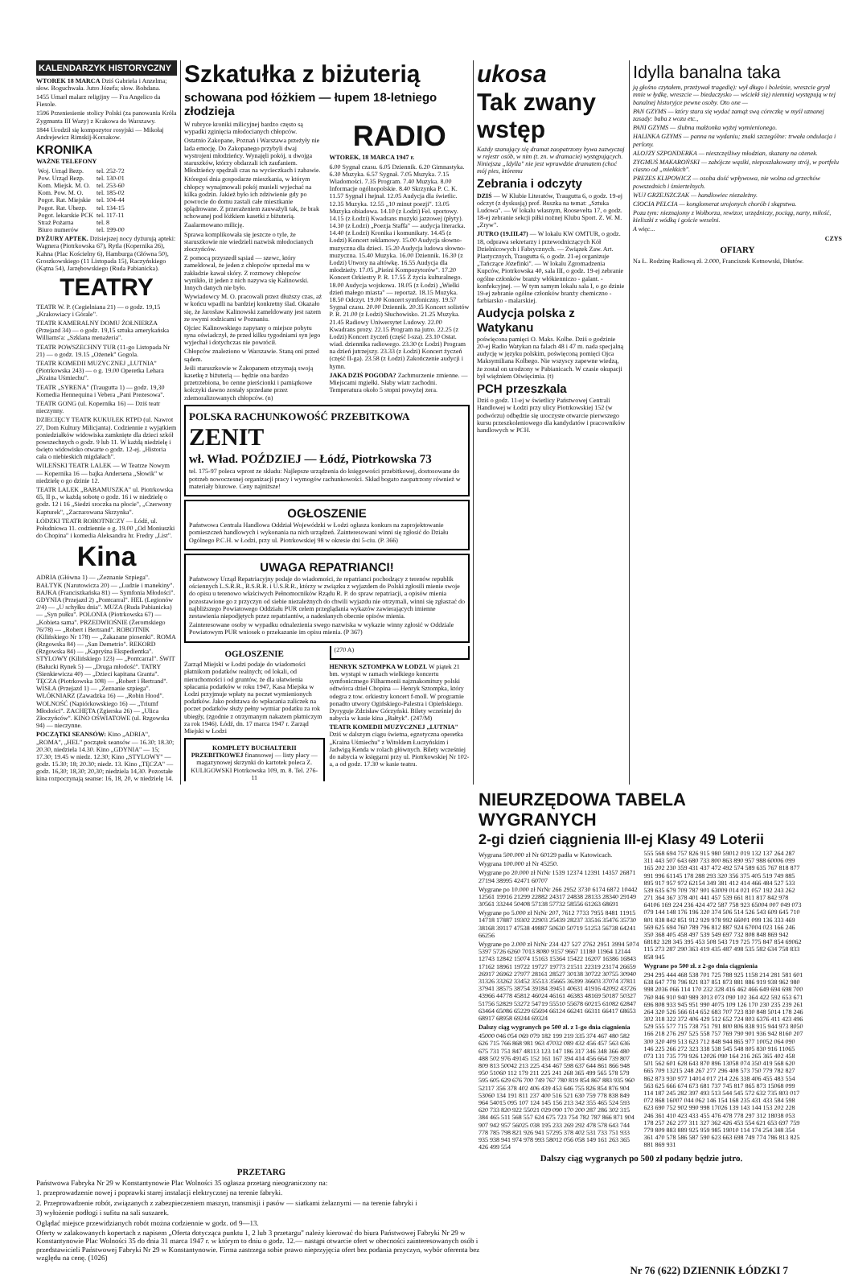KALENDARZYK HISTORYCZNY
WTOREK 18 MARCA Dziś Gabriela i Anzelma; słow. Boguchwała. Jutro Józefa; słow. Bohdana.
1455 Umarł malarz religijny — Fra Angelico da Fiesole.
1596 Przeniesienie stolicy Polski (za panowania Króla Zygmunta III Wazy) z Krakowa do Warszawy.
1844 Urodził się kompozytor rosyjski — Mikołaj Andrejewicz Rimskij-Korsakow.
KRONIKA
WAŻNE TELEFONY
| Woj. Urząd Bezp. | tel. 252-72 |
| Pow. Urząd Bezp. | tel. 130-01 |
| Kom. Miejsk. M. O. | tel. 253-60 |
| Kom. Pow. M. O. | tel. 185-02 |
| Pogot. Rat. Miejskie | tel. 104-44 |
| Pogot. Rat. Ubezp. | tel. 134-15 |
| Pogot. lekarskie PCK | tel. 117-11 |
| Straż Pożarna | tel. 8 |
| Biuro numerów | tel. 199-00 |
DYŻURY APTEK. Dzisiejszej nocy dyżurują apteki: Wagnera (Piotrkowska 67), Rytla (Kopernika 26), Kahna (Plac Kościelny 6), Hamburga (Główna 50), Groszkowskiego (11 Listopada 15), Raczyńskiego (Kątna 54), Jarzębowskiego (Ruda Pabianicka).
TEATRY
TEATR W. P. (Cegielniana 21) — o godz. 19,15 „Krakowiacy i Górale".
TEATR KAMERALNY DOMU ŻOŁNIERZA (Przejazd 34) — o godz. 19,15 sztuka amerykańska Williams'a: „Szklana menażeria".
TEATR POWSZECHNY TUR (11-go Listopada Nr 21) — o godz. 19.15 „Ożenek" Gogola.
TEATR KOMEDII MUZYCZNEJ „LUTNIA" (Piotrkowska 243) — o g. 19.00 Operetka Lehara „Kraina Uśmiechu".
TEATR „SYRENA" (Traugutta 1) — godz. 19,30 Komedia Hennequina i Vebera „Pani Prezesowa".
TEATR GONG (ul. Kopernika 16) — Dziś teatr nieczynny.
DZIECIĘCY TEATR KUKUŁEK RTPD (ul. Nawrot 27, Dom Kultury Milicjanta). Codziennie z wyjątkiem poniedziałków widowiska zamknięte dla dzieci szkół powszechnych o godz. 9 lub 11. W każdą niedzielę i święto widowisko otwarte o godz. 12-ej. „Historia cała o niebieskich migdałach".
WILEŃSKI TEATR LALEK — W Teatrze Nowym — Kopernika 16 — bajka Andersena „Słowik" w niedzielę o go dzinie 12.
TEATR LALEK „BABAMUSZKA" ul. Piotrkowska 65, II p., w każdą sobotę o godz. 16 i w niedzielę o godz. 12 i 16 „Siedzi sroczka na płocie", „Czerwony Kapturek", „Zaczarowana Skrzynka".
ŁÓDZKI TEATR ROBOTNICZY — Łódź, ul. Południowa 11. codziennie o g. 19.00 „Od Moniuszki do Chopina" i komedia Aleksandra hr. Fredry „List".
Kina
ADRIA (Główna 1) — „Zeznanie Szpiega". BAŁTYK (Narutowicza 20) — „Ludzie i manekiny". BAJKA (Franciszkańska 81) — Symfonia Młodości". GDYNIA (Przejazd 2) „Pontcarral". HEL (Legionów 2/4) — „U schyłku dnia". MUZA (Ruda Pabianicka) — „Syn pułku". POLONIA (Piotrkowska 67) — „Kobieta sama". PRZEDWIOŚNIE (Żeromskiego 76/78) — „Robert i Bertrand". ROBOTNIK (Kilińskiego Nr 178) — „Zakazane piosenki". ROMA (Rzgowska 84) — „San Demetrio". REKORD (Rzgowska 84) — „Kapryśna Ekspedientka". STYLOWY (Kilińskiego 123) — „Pontcarral". ŚWIT (Bałucki Rynek 5) — „Druga młodość". TATRY (Sienkiewicza 40) — „Dzieci kapitana Granta". TĘCZA (Piotrkowska 108) — „Robert i Bertrand". WISŁA (Przejazd 1) — „Zeznanie szpiega". WŁÓKNIARZ (Zawadzka 16) — „Robin Hood". WOLNOŚĆ (Napiórkowskiego 16) — „Triumf Młodości". ZACHĘTA (Zgierska 26) — „Ulica Złoczyńców". KINO OŚWIATOWE (ul. Rzgowska 94) — nieczynne.
POCZĄTKI SEANSÓW: Kino „ADRIA", „ROMA", „HEL" początek seansów — 16.30; 18.30; 20.30, niedziela 14.30. Kino „GDYNIA" — 15; 17.30; 19.45 w niedz. 12.30; Kino „STYLOWY" — godz. 15.30; 18; 20.30; niedz. 13. Kino „TĘCZA" — godz. 16,30; 18,30; 20,30; niedziela 14,30. Pozostałe kina rozpoczynają seanse: 16, 18, 20, w niedzielę 14.
Szkatułka z biżuterią
schowana pod łóżkiem — łupem 18-letniego złodzieja
W rubryce kroniki milicyjnej bardzo często są wypadki zginięcia młodocianych chłopców.
Ostatnio Zakopane, Poznań i Warszawa przeżyły nie lada emocję. Do Zakopanego przybyli dwaj wystrojeni młodzieńcy. Wynajęli pokój, u dwojga staruszków, którzy obdarzali ich zaufaniem. Młodzieńcy spędzali czas na wycieczkach i zabawie.
Któregoś dnia gospodarze mieszkania, w którym chłopcy wynajmowali pokój musieli wyjechać na kilka godzin. Jakież było ich zdziwienie gdy po powrocie do domu zastali całe mieszkanie splądrowane. Z przerażeniem zauważyli tak, że brak schowanej pod łóżkiem kasetki z biżuterią.
Zaalarmowano milicję.
Sprawa komplikowała się jeszcze o tyle, że staruszkowie nie wiedzieli nazwisk młodocianych złoczyńców.
Z pomocą przyszedł sąsiad — szewc, który zameldował, że jeden z chłopców sprzedał mu w zakładzie kawał skóry. Z rozmowy chłopców wynikło, iż jeden z nich nazywa się Kalinowski. Innych danych nie było.
Wywiadowcy M. O. pracowali przez dłuższy czas, aż w końcu wpadli na bardziej konkretny ślad. Okazało się, że Jarosław Kalinowski zameldowany jest razem ze swymi rodzicami w Poznaniu.
Ojciec Kalinowskiego zapytany o miejsce pobytu syna oświadczył, że przed kilku tygodniami syn jego wyjechał i dotychczas nie powrócił.
Chłopców znaleziono w Warszawie. Staną oni przed sądem.
Jeśli staruszkowie w Zakopanem otrzymają swoją kasetkę z biżuterią — będzie ona bardzo przetrzebiona, bo cenne pierścionki i pamiątkowe kolczyki dawno zostały sprzedane przez zdemoralizowanych chłopców. (n)
RADIO
WTOREK, 18 MARCA 1947 r.
6.00 Sygnał czasu. 6.05 Dziennik. 6.20 Gimnastyka. 6.30 Muzyka. 6.57 Sygnał. 7.05 Muzyka. 7.15 Wiadomości. 7.35 Program. 7.40 Muzyka. 8.00 Informacje ogólnopolskie. 8.40 Skrzynka P. C. K. 11.57 Sygnał i hejnał. 12.05 Audycja dla świetlic. 12.35 Muzyka. 12.55 „10 minut poezji". 13.05 Muzyka obiadowa. 14.10 (z Łodzi) Fel. sportowy. 14.15 (z Łodzi) Kwadrans muzyki jazzowej (płyty). 14.30 (z Łodzi) „Poezja Staffa" — audycja literacka. 14.40 (z Łodzi) Kronika i komunikaty. 14.45 (z Łodzi) Koncert reklamowy. 15.00 Audycja słowno-muzyczna dla dzieci. 15.20 Audycja ludowa słowno-muzyczna. 15.40 Muzyka. 16.00 Dziennik. 16.30 (z Łodzi) Utwory na altówkę. 16.55 Audycja dla młodzieży. 17.05 „Pieśni Kompozytorów". 17.20 Koncert Orkiestry P. R. 17.55 Z życia kulturalnego. 18.00 Audycja wojskowa. 18.05 (z Łodzi) „Wielki dzień małego miasta" — reportaż. 18.15 Muzyka. 18.50 Odczyt. 19.00 Koncert symfoniczny. 19.57 Sygnał czasu. 20.00 Dziennik. 20.35 Koncert solistów P. R. 21.00 (z Łodzi) Słuchowisko. 21.25 Muzyka. 21.45 Radiowy Uniwersytet Ludowy. 22.00 Kwadrans prozy. 22.15 Program na jutro. 22.25 (z Łodzi) Koncert życzeń (część I-sza). 23.10 Ostat. wiad. dziennika radiowego. 23.30 (z Łodzi) Program na dzień jutrzejszy. 23.33 (z Łodzi) Koncert życzeń (część II-ga). 23.58 (z Łodzi) Zakończenie audycji i hymn.
JAKA DZIŚ POGODA? Zachmurzenie zmienne. — Miejscami mgiełki. Słaby wiatr zachodni. Temperatura około 5 stopni powyżej zera.
POLSKA RACHUNKOWOŚĆ PRZEBITKOWA ZENIT
wł. Wład. POŹDZIEJ — Łódź, Piotrkowska 73
tel. 175-97 poleca wprost ze składu: Najlepsze urządzenia do księgowości przebitkowej, dostosowane do potrzeb nowoczesnej organizacji pracy i wymogów rachunkowości. Skład bogato zaopatrzony również w materiały biurowe. Ceny najniższe!
OGŁOSZENIE
Państwowa Centrala Handlowa Oddział Wojewódzki w Łodzi ogłasza konkurs na zaprojektowanie pomieszczeń handlowych i wykonania na nich urządzeń. Zainteresowani winni się zgłosić do Działu Ogólnego P.C.H. w Łodzi, przy ul. Piotrkowskiej 98 w okresie dni 5-ciu. (P. 366)
UWAGA REPATRIANCI!
Państwowy Urząd Repatriacyjny podaje do wiadomości, że repatrianci pochodzący z terenów republik ościennych L.S.R.R., B.S.R.R. i U.S.R.R., którzy w związku z wyjazdem do Polski zgłosili mienie swoje do opisu u terenowo właściwych Pełnomocników Rządu R. P. do spraw repatriacji, a opisów mienia pozostawione go z przyczyn od siebie niezależnych do chwili wyjazdu nie otrzymali, winni się zgłaszać do najbliższego Powiatowego Oddziału PUR celem przeglądania wykazów zawierających imienne zestawienia niepodjętych przez repatriantów, a nadesłanych obecnie opisów mienia.
Zainteresowane osoby w wypadku odnalezienia swego nazwiska w wykazie winny zgłosić w Oddziale Powiatowym PUR wniosek o przekazanie im opisu mienia. (P 367)
OGŁOSZENIE
Zarząd Miejski w Łodzi podaje do wiadomości płatnikom podatków realnych; od lokali, od nieruchomości i od gruntów, że dla ułatwienia spłacania podatków w roku 1947, Kasa Miejska w Łodzi przyjmuje wpłaty na poczet wymienionych podatków. Jako podstawa do wpłacania zaliczek na poczet podatków służy pełny wymiar podatku za rok ubiegły, (zgodnie z otrzymanym nakazem płatniczym za rok 1946). Łódź, dn. 17 marca 1947 r. Zarząd Miejski w Łodzi
KOMPLETY BUCHALTERII PRZEBITKOWEJ finansowej — listy płacy — magazynowej skrzynki do kartotek poleca Z. KULIGOWSKI Piotrkowska 109, m. 8. Tel. 276-11
(270 A)
HENRYK SZTOMPKA W ŁODZI. W piątek 21 bm. wystąpi w ramach wielkiego koncertu symfonicznego Filharmonii najznakomitszy polski odtwórca dzieł Chopina — Henryk Sztompka, który odegra z tow. orkiestry koncert f-moll. W programie ponadto utwory Ogińskiego-Palestra i Opieńskiego. Dyryguje Zdzisław Górzyński. Bilety wcześniej do nabycia w kasie kina „Bałtyk". (247/M)
TEATR KOMEDII MUZYCZNEJ „LUTNIA" Dziś w dalszym ciągu świetna, egzotyczna operetka „Kraina Uśmiechu" z Witoldem Łuczyńskim i Jadwigą Kenda w rolach głównych. Bilety wcześniej do nabycia w księgarni przy ul. Piotrkowskiej Nr 102-a, a od godz. 17.30 w kasie teatru.
ukosa
Tak zwany wstęp
Każdy szanujący się dramat zaopatrzony bywa zazwyczaj w rejestr osób, w nim (t. zn. w dramacie) występujących. Niniejsza „Idylla" nie jest wprawdzie dramatem (choć mój pies, któremu
Zebrania i odczyty
DZIŚ — W Klubie Literatów, Traugutta 6, o godz. 19-ej odczyt (z dyskusją) prof. Buszka na temat: „Sztuka Ludowa". — W lokalu własnym, Roosevelta 17, o godz. 18-ej zebranie sekcji piłki nożnej Klubu Sport. Z. W. M. „Zryw".
JUTRO (19.III.47) — W lokalu KW OMTUR, o godz. 18, odprawa sekretarzy i przewodniczących Kół Dzielnicowych i Fabrycznych. — Związek Zaw. Art. Plastycznych, Traugutta 6, o godz. 21-ej organizuje „Tańczące Józefinki". — W lokalu Zgromadzenia Kupców, Piotrkowska 40, sala III, o godz. 19-ej zebranie ogólne członków branży włókienniczo - galant. - konfekcyjnej. — W tym samym lokalu sala I, o go dzinie 19-ej zebranie ogólne członków branży chemiczno - farbiarsko - malarskiej.
Audycja polska z Watykanu
poświęcona pamięci O. Maks. Kolbe. Dziś o godzinie 20-ej Radio Watykan na falach 48 i 47 m. nada specjalną audycję w języku polskim, poświęconą pomięci Ojca Maksymiliana Kolbego. Nie wszyscy zapewne wiedzą, że został on urodzony w Pabianicach. W czasie okupacji był więźniem Oświęcimia. (t)
PCH przeszkala
Dziś o godz. 11-ej w świetlicy Państwowej Centrali Handlowej w Łodzi przy ulicy Piotrkowskiej 152 (w podwórzu) odbędzie się uroczyste otwarcie pierwszego kursu przeszkoleniowego dla kandydatów i pracowników handlowych w PCH.
Idylla banalna taka
ją głośno czytałem, przeżywał tragedię): wył długo i boleśnie, wreszcie gryzł mnie w łydkę, wreszcie — biedaczysko — wściekł się) niemniej występują w tej banalnej historyjce pewne osoby. Oto one —
PAN GZYMS — który stara się wydać zamąż swą córeczkę w myśl uznanej zasady: baba z wozu etc.,
PANI GZYMS — ślubna małżonka wyżej wymienionego.
HALINKA GZYMS — panna na wydaniu; znaki szczególne: trwała ondulacja i perlony.
ALOJZY SZPONDERKA — nieszczęśliwy młodzian, skazany na ożenek.
ZYGMUŚ MAKAROŃSKI — zabójcze wąsiki, nieposzlakowany strój, w portfelu ciasno od „miekkich".
PREZES KLIPOWICZ — osoba dość wpływowa, nie wolna od grzechów powszednich i śmiertelnych.
WUJ GRZEJSZCZAK — handlowiec niezależny.
CIOCIA PELCIA — konglomerat urojonych chorób i skąpstwa.
Poza tym: nieznajomy z Wołborza, rewizor, urzędniczy, pociąg, narty, miłość, kieliszki z wódką i goście weselni.
A więc...
CZYS
OFIARY
Na Ł. Rodzinę Radiową zł. 2.000, Franciszek Kotnowski, Dłutów.
NIEURZĘDOWA TABELA WYGRANYCH
2-gi dzień ciągnienia III-ej Klasy 49 Loterii
Wygrana 500.000 zł Nr 60129 padła w Katowicach.
Wygrana 100.000 zł Nr 45250.
Wygrane po 20.000 zł NrNr 1539 12374 12391 14357 26871 27194 38995 42471 60707
Wygrane po 10.000 zł NrNr 266 2952 3730 6174 6872 10442 12561 19916 21299 22882 24317 24838 28133 28340 29149 30561 33244 50408 57138 57732 58556 61263 68691
Wygrane po 5.000 zł NrNr 207, 7612 7733 7955 8481 11915 14718 17887 19302 22903 25439 28237 33516 35476 35730 38168 39117 47538 49887 50630 50719 51253 56738 64241 66256
Wygrane po 2.000 zł NrNr 234 427 527 2762 2951 3994 5074 5397 5726 6260 7013 8080 9157 9667 11180 11964 12144 12743 12842 15074 15163 15364 15422 16207 16386 16843 17162 18961 19722 19727 19773 21511 22319 23174 26659 26917 26962 27977 28161 28527 30138 30722 30755 30940 31326 33262 33452 35513 35665 36399 36603 37074 37811 37941 38575 38754 39184 39451 40631 41916 42092 43726 43966 44778 45812 46024 46161 46383 48169 50187 50327 51756 52829 53272 54719 55510 55678 60215 61082 62847 63464 65086 65229 65694 66124 66241 66311 66417 68653 68917 68958 69244 69324
Dalszy ciąg wygranych po 500 zł. z 1-go dnia ciągnienia
45000 046 054 069 079 182 199 219 335 374 467 480 582 626 715 766 868 981 963 47032 089 432 456 457 563 636 675 731 751 847 48113 123 147 186 317 346 348 366 480 488 502 976 49145 152 161 167 394 414 456 664 739 807 809 813 50042 213 225 434 467 598 637 644 861 866 948 950 51060 112 179 211 225 241 268 365 499 565 578 579 595 605 629 676 700 749 767 780 819 854 867 883 935 960 52117 356 378 402 406 439 453 646 755 826 854 876 904 53060 134 191 811 237 400 516 521 630 759 778 838 849 964 54015 095 107 124 145 156 213 342 355 465 524 593 620 733 820 922 55021 029 090 170 200 287 286 302 315 384 465 511 568 557 624 675 723 754 782 787 866 871 904 907 942 957 56025 038 195 233 269 292 478 578 643 744 778 785 798 821 926 941 57295 378 402 531 733 751 933 935 938 941 974 978 993 58012 056 058 149 161 263 365 426 499 554
555 568 694 757 826 915 980 59012 019 132 137 264 287 311 443 507 643 680 733 800 863 890 957 988 60006 099 165 202 230 359 431 437 472 492 574 589 635 767 818 877 991 996 61145 178 288 293 320 356 375 405 519 749 885 895 917 957 972 62154 349 381 412 414 466 484 527 533 539 635 679 709 787 901 63009 014 021 057 192 243 262 271 364 367 378 401 441 457 539 661 811 817 842 978 64106 169 224 236 424 472 587 758 923 65004 007 049 073 079 144 148 176 196 320 374 506 514 526 543 609 645 710 801 838 842 851 912 929 978 992 66001 099 136 333 469 569 625 694 760 789 796 812 887 924 67004 023 166 246 350 368 405 458 497 539 549 697 732 808 848 869 942 68182 328 345 395 453 508 543 719 725 775 847 854 69062 115 273 287 290 363 419 435 487 498 535 582 634 758 833 858 945
Wygrane po 500 zł. z 2-go dnia ciągnienia
294 295 444 468 538 701 725 788 925 1158 214 281 581 601 638 647 778 796 821 837 851 873 881 886 919 938 962 980 998 2036 066 114 170 232 328 416 462 466 649 694 698 700 760 846 910 940 989 3013 073 090 102 364 422 592 653 671 696 808 933 945 951 990 4075 109 126 170 230 235 239 261 264 320 526 566 614 652 683 707 723 830 848 5014 178 246 302 318 322 372 406 429 512 652 724 803 6376 411 423 496 529 555 577 715 738 751 791 800 806 838 915 944 973 8050 166 218 276 297 525 558 757 769 790 901 936 942 8160 207 300 320 409 513 623 712 848 944 865 977 10052 064 090 146 225 266 272 323 338 538 545 548 805 830 916 11065 073 131 735 779 926 12026 090 164 216 265 365 402 458 501 562 601 628 643 870 896 13058 074 350 419 568 620 665 709 13215 248 267 277 296 408 573 750 779 782 827 862 873 930 977 14014 017 214 226 338 406 455 483 554 563 625 666 674 673 681 737 745 817 865 873 15068 099 114 187 245 282 397 493 513 544 545 572 632 735 803 017 072 868 16007 044 062 146 154 168 235 431 433 584 598 623 690 752 902 990 998 17026 139 143 144 153 202 228 246 361 410 423 433 455 476 478 778 297 312 18038 053 178 257 262 277 311 327 362 426 453 554 621 653 697 759 779 809 883 889 925 959 985 19010 114 174 254 348 354 361 470 578 586 587 590 623 663 698 749 774 786 813 825 881 869 931
Dalszy ciąg wygranych po 500 zł podany będzie jutro.
PRZETARG
Państwowa Fabryka Nr 29 w Konstantynowie Plac Wolności 35 ogłasza przetarg nieograniczony na:
1. przeprowadzenie nowej i poprawki starej instalacji elektrycznej na terenie fabryki.
2. Przeprowadzenie robót, związanych z zabezpieczeniem maszyn, transmisji i pasów — siatkami żelaznymi — na terenie fabryki i
3) wyłożenie podłogi i sufitu na sali suszarek.
Oglądać miejsce przewidzianych robót można codziennie w godz. od 9—13.
Oferty w zalakowanych kopertach z napisem „Oferta dotycząca punktu 1, 2 lub 3 przetargu" należy kierować do biura Państwowej Fabryki Nr 29 w Konstantynowie Plac Wolności 35 do dnia 31 marca 1947 r. w którym to dniu o godz. 12.— nastąpi otwarcie ofert w obecności zainteresowanych osób i przedstawicieli Państwowej Fabryki Nr 29 w Konstantynowie. Firma zastrzega sobie prawo nieprzyjęcia ofert bez podania przyczyn, wybór oferenta bez względu na cenę. (1026)
Nr 76 (622) DZIENNIK ŁÓDZKI 7